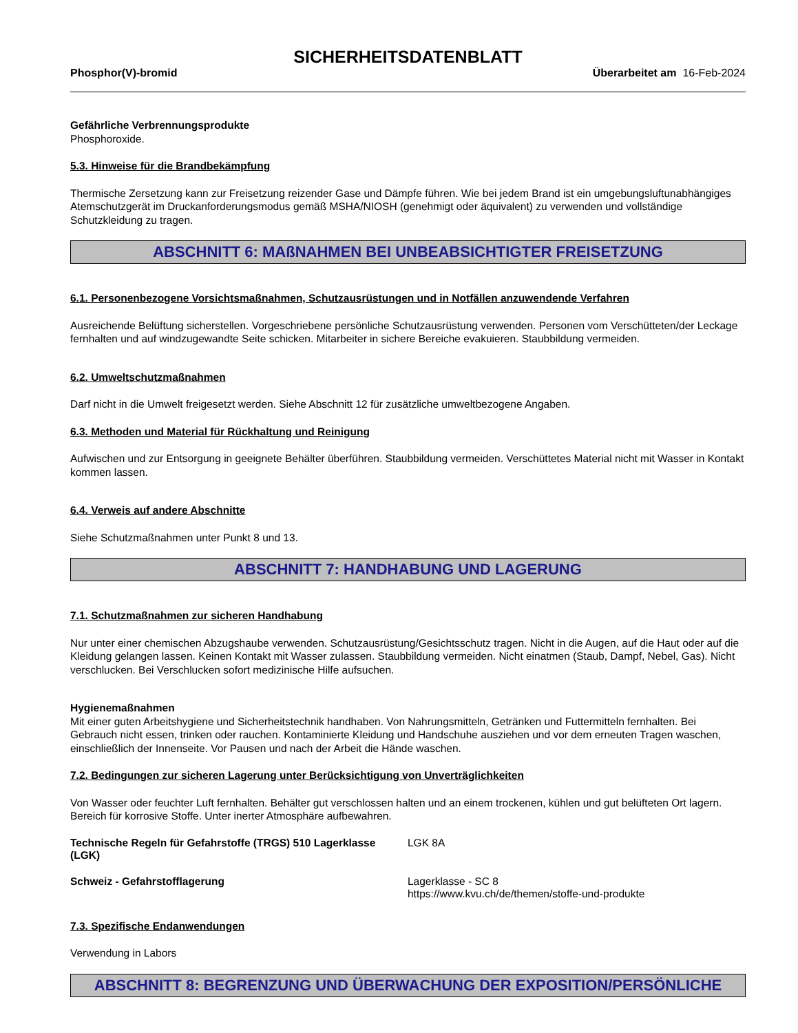SICHERHEITSDATENBLATT
Phosphor(V)-bromid Überarbeitet am 16-Feb-2024
Gefährliche Verbrennungsprodukte
Phosphoroxide.
5.3. Hinweise für die Brandbekämpfung
Thermische Zersetzung kann zur Freisetzung reizender Gase und Dämpfe führen. Wie bei jedem Brand ist ein umgebungsluftunabhängiges Atemschutzgerät im Druckanforderungsmodus gemäß MSHA/NIOSH (genehmigt oder äquivalent) zu verwenden und vollständige Schutzkleidung zu tragen.
ABSCHNITT 6: MAßNAHMEN BEI UNBEABSICHTIGTER FREISETZUNG
6.1. Personenbezogene Vorsichtsmaßnahmen, Schutzausrüstungen und in Notfällen anzuwendende Verfahren
Ausreichende Belüftung sicherstellen. Vorgeschriebene persönliche Schutzausrüstung verwenden. Personen vom Verschütteten/der Leckage fernhalten und auf windzugewandte Seite schicken. Mitarbeiter in sichere Bereiche evakuieren. Staubbildung vermeiden.
6.2. Umweltschutzmaßnahmen
Darf nicht in die Umwelt freigesetzt werden. Siehe Abschnitt 12 für zusätzliche umweltbezogene Angaben.
6.3. Methoden und Material für Rückhaltung und Reinigung
Aufwischen und zur Entsorgung in geeignete Behälter überführen. Staubbildung vermeiden. Verschüttetes Material nicht mit Wasser in Kontakt kommen lassen.
6.4. Verweis auf andere Abschnitte
Siehe Schutzmaßnahmen unter Punkt 8 und 13.
ABSCHNITT 7: HANDHABUNG UND LAGERUNG
7.1. Schutzmaßnahmen zur sicheren Handhabung
Nur unter einer chemischen Abzugshaube verwenden. Schutzausrüstung/Gesichtsschutz tragen. Nicht in die Augen, auf die Haut oder auf die Kleidung gelangen lassen. Keinen Kontakt mit Wasser zulassen. Staubbildung vermeiden. Nicht einatmen (Staub, Dampf, Nebel, Gas). Nicht verschlucken. Bei Verschlucken sofort medizinische Hilfe aufsuchen.
Hygienemaßnahmen
Mit einer guten Arbeitshygiene und Sicherheitstechnik handhaben. Von Nahrungsmitteln, Getränken und Futtermitteln fernhalten. Bei Gebrauch nicht essen, trinken oder rauchen. Kontaminierte Kleidung und Handschuhe ausziehen und vor dem erneuten Tragen waschen, einschließlich der Innenseite. Vor Pausen und nach der Arbeit die Hände waschen.
7.2. Bedingungen zur sicheren Lagerung unter Berücksichtigung von Unverträglichkeiten
Von Wasser oder feuchter Luft fernhalten. Behälter gut verschlossen halten und an einem trockenen, kühlen und gut belüfteten Ort lagern. Bereich für korrosive Stoffe. Unter inerter Atmosphäre aufbewahren.
Technische Regeln für Gefahrstoffe (TRGS) 510 Lagerklasse (LGK)
LGK 8A
Schweiz - Gefahrstofflagerung Lagerklasse - SC 8
https://www.kvu.ch/de/themen/stoffe-und-produkte
7.3. Spezifische Endanwendungen
Verwendung in Labors
ABSCHNITT 8: BEGRENZUNG UND ÜBERWACHUNG DER EXPOSITION/PERSÖNLICHE